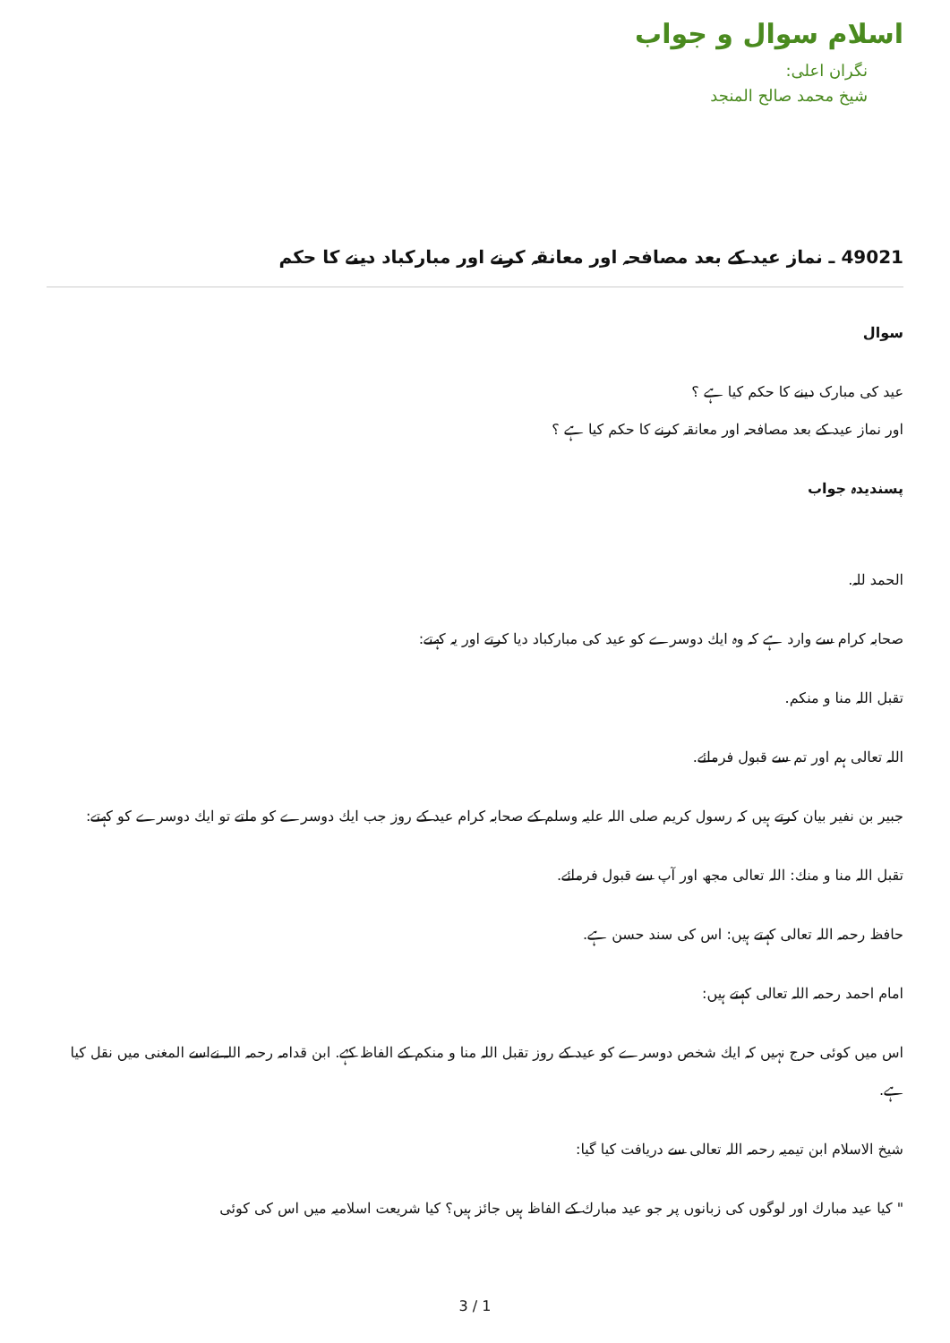اسلام سوال و جواب
نگران اعلی:
شیخ محمد صالح المنجد
49021 ـ نماز عید کے بعد مصافحہ اور معانقہ کرنے اور مبارکباد دینے کا حکم
سوال
عید کی مبارک دینے کا حکم کیا ہے ؟
اور نماز عید کے بعد مصافحہ اور معانقہ کرنے کا حکم کیا ہے ؟
پسندیدہ جواب
الحمد للہ.
صحابہ کرام سے وارد ہے كہ وہ ايك دوسرے كو عيد كى مباركباد ديا كرتے اور يہ كہتے:
تقبل اللہ منا و منكم.
اللہ تعالى ہم اور تم سے قبول فرمائے.
جبير بن نفير بيان كرتے ہيں كہ رسول كريم صلى اللہ عليہ وسلم كے صحابہ كرام عيد كے روز جب ايك دوسرے كو ملتے تو ايك دوسرے كو كہتے:
تقبل اللہ منا و منك: اللہ تعالى مجھ اور آپ سے قبول فرمائے.
حافظ رحمہ اللہ تعالى كہتے ہيں: اس كى سند حسن ہے.
امام احمد رحمہ اللہ تعالى كہتے ہيں:
اس ميں كوئى حرج نہيں كہ ايك شخص دوسرے كو عيد كے روز تقبل اللہ منا و منكم كے الفاظ كہے. ابن قدامہ رحمہ اللہ نےاسے المغنى ميں نقل كيا ہے.
شيخ الاسلام ابن تيميہ رحمہ اللہ تعالى سے دريافت كيا گيا:
" كيا عيد مبارك اور لوگوں كى زبانوں پر جو عيد مبارك كے الفاظ ہيں جائز ہيں؟ كيا شريعت اسلاميہ ميں اس كى كوئى
3 / 1